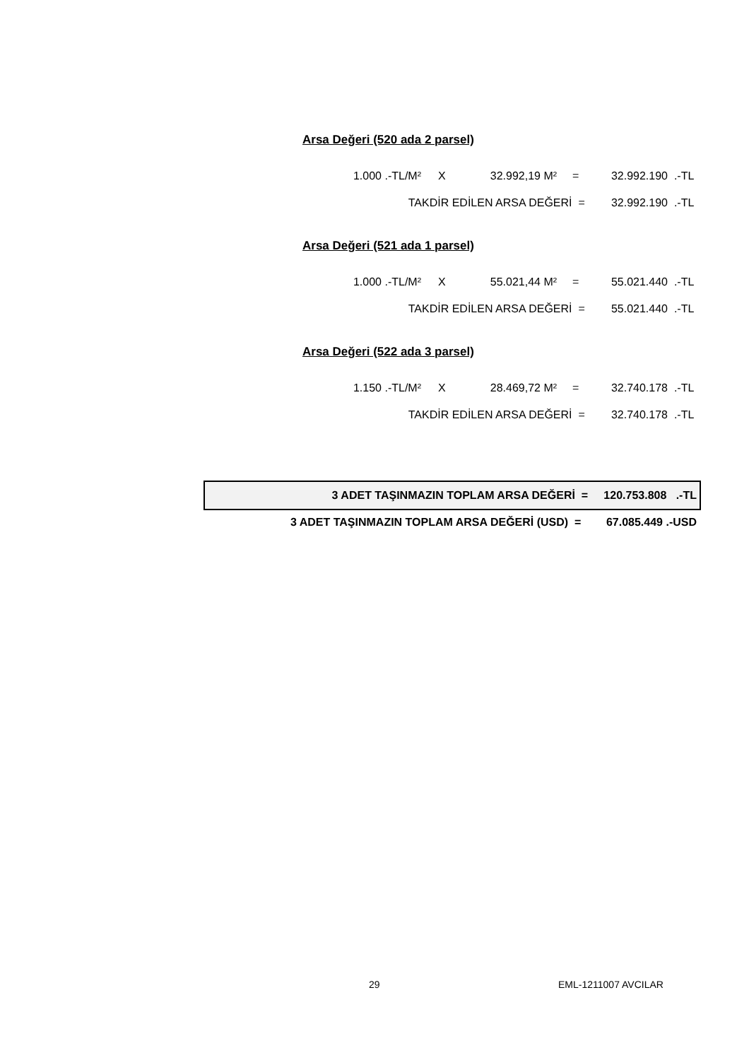Arsa Değeri (520 ada 2 parsel)
| 1.000 | .-TL/M² | X | 32.992,19 | M² | = | 32.992.190 | .-TL |
| TAKDİR EDİLEN ARSA DEĞERİ = | | | | | | 32.992.190 | .-TL |
Arsa Değeri (521 ada 1 parsel)
| 1.000 | .-TL/M² | X | 55.021,44 | M² | = | 55.021.440 | .-TL |
| TAKDİR EDİLEN ARSA DEĞERİ = | | | | | | 55.021.440 | .-TL |
Arsa Değeri (522 ada 3 parsel)
| 1.150 | .-TL/M² | X | 28.469,72 | M² | = | 32.740.178 | .-TL |
| TAKDİR EDİLEN ARSA DEĞERİ = | | | | | | 32.740.178 | .-TL |
| 3 ADET TAŞINMAZIN TOPLAM ARSA DEĞERİ = 120.753.808 .-TL |
| 3 ADET TAŞINMAZIN TOPLAM ARSA DEĞERİ (USD) = 67.085.449 .-USD |
29 EML-1211007 AVCILAR